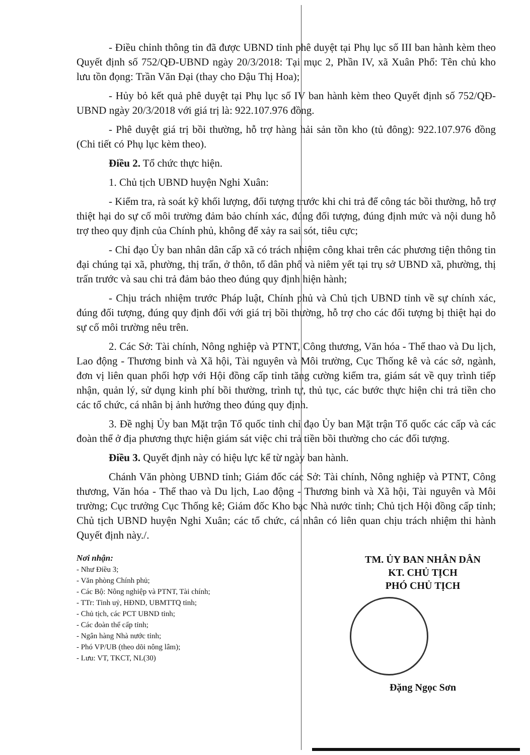- Điều chỉnh thông tin đã được UBND tỉnh phê duyệt tại Phụ lục số III ban hành kèm theo Quyết định số 752/QĐ-UBND ngày 20/3/2018: Tại mục 2, Phần IV, xã Xuân Phổ: Tên chủ kho lưu tồn đọng: Trần Văn Đại (thay cho Đậu Thị Hoa);
- Hủy bỏ kết quả phê duyệt tại Phụ lục số IV ban hành kèm theo Quyết định số 752/QĐ-UBND ngày 20/3/2018 với giá trị là: 922.107.976 đồng.
- Phê duyệt giá trị bồi thường, hỗ trợ hàng hải sản tồn kho (tủ đông): 922.107.976 đồng (Chi tiết có Phụ lục kèm theo).
Điều 2. Tổ chức thực hiện.
1. Chủ tịch UBND huyện Nghi Xuân:
- Kiểm tra, rà soát kỹ khối lượng, đối tượng trước khi chi trả để công tác bồi thường, hỗ trợ thiệt hại do sự cố môi trường đảm bảo chính xác, đúng đối tượng, đúng định mức và nội dung hỗ trợ theo quy định của Chính phủ, không để xảy ra sai sót, tiêu cực;
- Chỉ đạo Ủy ban nhân dân cấp xã có trách nhiệm công khai trên các phương tiện thông tin đại chúng tại xã, phường, thị trấn, ở thôn, tổ dân phố và niêm yết tại trụ sở UBND xã, phường, thị trấn trước và sau chi trả đảm bảo theo đúng quy định hiện hành;
- Chịu trách nhiệm trước Pháp luật, Chính phủ và Chủ tịch UBND tỉnh về sự chính xác, đúng đối tượng, đúng quy định đối với giá trị bồi thường, hỗ trợ cho các đối tượng bị thiệt hại do sự cố môi trường nêu trên.
2. Các Sở: Tài chính, Nông nghiệp và PTNT, Công thương, Văn hóa - Thể thao và Du lịch, Lao động - Thương binh và Xã hội, Tài nguyên và Môi trường, Cục Thống kê và các sở, ngành, đơn vị liên quan phối hợp với Hội đồng cấp tỉnh tăng cường kiểm tra, giám sát về quy trình tiếp nhận, quản lý, sử dụng kinh phí bồi thường, trình tự, thủ tục, các bước thực hiện chi trả tiền cho các tổ chức, cá nhân bị ảnh hưởng theo đúng quy định.
3. Đề nghị Ủy ban Mặt trận Tổ quốc tỉnh chỉ đạo Ủy ban Mặt trận Tổ quốc các cấp và các đoàn thể ở địa phương thực hiện giám sát việc chi trả tiền bồi thường cho các đối tượng.
Điều 3. Quyết định này có hiệu lực kể từ ngày ban hành.
Chánh Văn phòng UBND tỉnh; Giám đốc các Sở: Tài chính, Nông nghiệp và PTNT, Công thương, Văn hóa - Thể thao và Du lịch, Lao động - Thương binh và Xã hội, Tài nguyên và Môi trường; Cục trưởng Cục Thống kê; Giám đốc Kho bạc Nhà nước tỉnh; Chủ tịch Hội đồng cấp tỉnh; Chủ tịch UBND huyện Nghi Xuân; các tổ chức, cá nhân có liên quan chịu trách nhiệm thi hành Quyết định này./.
Nơi nhận:
- Như Điều 3;
- Văn phòng Chính phủ;
- Các Bộ: Nông nghiệp và PTNT, Tài chính;
- TTr: Tỉnh uỷ, HĐND, UBMTTQ tỉnh;
- Chủ tịch, các PCT UBND tỉnh;
- Các đoàn thể cấp tỉnh;
- Ngân hàng Nhà nước tỉnh;
- Phó VP/UB (theo dõi nông lâm);
- Lưu: VT, TKCT, NL(30)
TM. ỦY BAN NHÂN DÂN
KT. CHỦ TỊCH
PHÓ CHỦ TỊCH
Đặng Ngọc Sơn